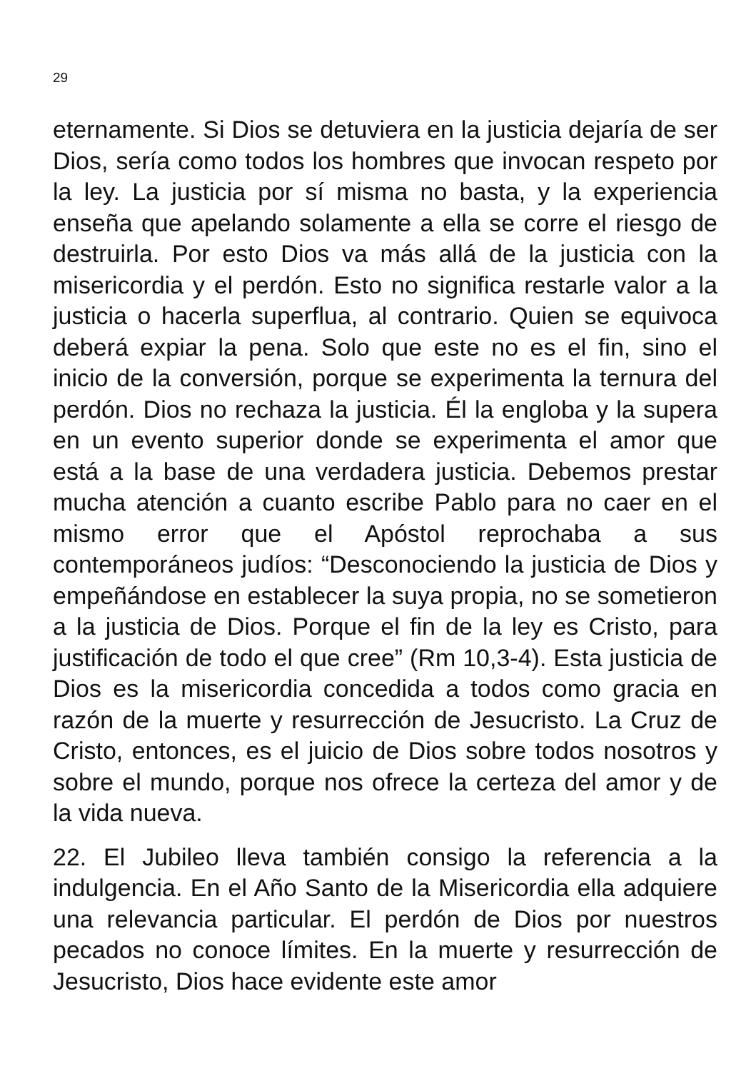29
eternamente. Si Dios se detuviera en la justicia dejaría de ser Dios, sería como todos los hombres que invocan respeto por la ley. La justicia por sí misma no basta, y la experiencia enseña que apelando solamente a ella se corre el riesgo de destruirla. Por esto Dios va más allá de la justicia con la misericordia y el perdón. Esto no significa restarle valor a la justicia o hacerla superflua, al contrario. Quien se equivoca deberá expiar la pena. Solo que este no es el fin, sino el inicio de la conversión, porque se experimenta la ternura del perdón. Dios no rechaza la justicia. Él la engloba y la supera en un evento superior donde se experimenta el amor que está a la base de una verdadera justicia. Debemos prestar mucha atención a cuanto escribe Pablo para no caer en el mismo error que el Apóstol reprochaba a sus contemporáneos judíos: “Desconociendo la justicia de Dios y empeñándose en establecer la suya propia, no se sometieron a la justicia de Dios. Porque el fin de la ley es Cristo, para justificación de todo el que cree” (Rm 10,3-4). Esta justicia de Dios es la misericordia concedida a todos como gracia en razón de la muerte y resurrección de Jesucristo. La Cruz de Cristo, entonces, es el juicio de Dios sobre todos nosotros y sobre el mundo, porque nos ofrece la certeza del amor y de la vida nueva.
22. El Jubileo lleva también consigo la referencia a la indulgencia. En el Año Santo de la Misericordia ella adquiere una relevancia particular. El perdón de Dios por nuestros pecados no conoce límites. En la muerte y resurrección de Jesucristo, Dios hace evidente este amor